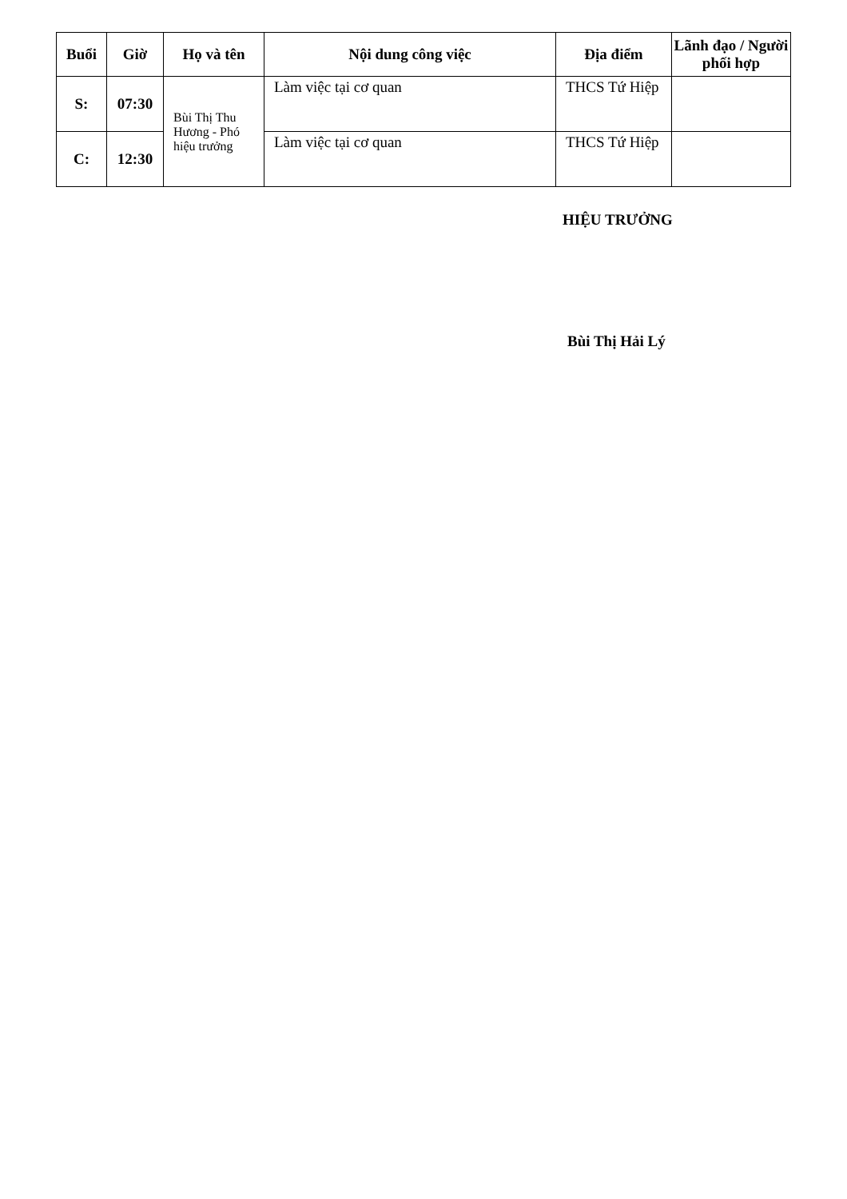| Buổi | Giờ | Họ và tên | Nội dung công việc | Địa điểm | Lãnh đạo / Người phối hợp |
| --- | --- | --- | --- | --- | --- |
| S: | 07:30 | Bùi Thị Thu Hương - Phó hiệu trưởng | Làm việc tại cơ quan | THCS Tứ Hiệp | |
| C: | 12:30 | | Làm việc tại cơ quan | THCS Tứ Hiệp | |
HIỆU TRƯỞNG
Bùi Thị Hải Lý